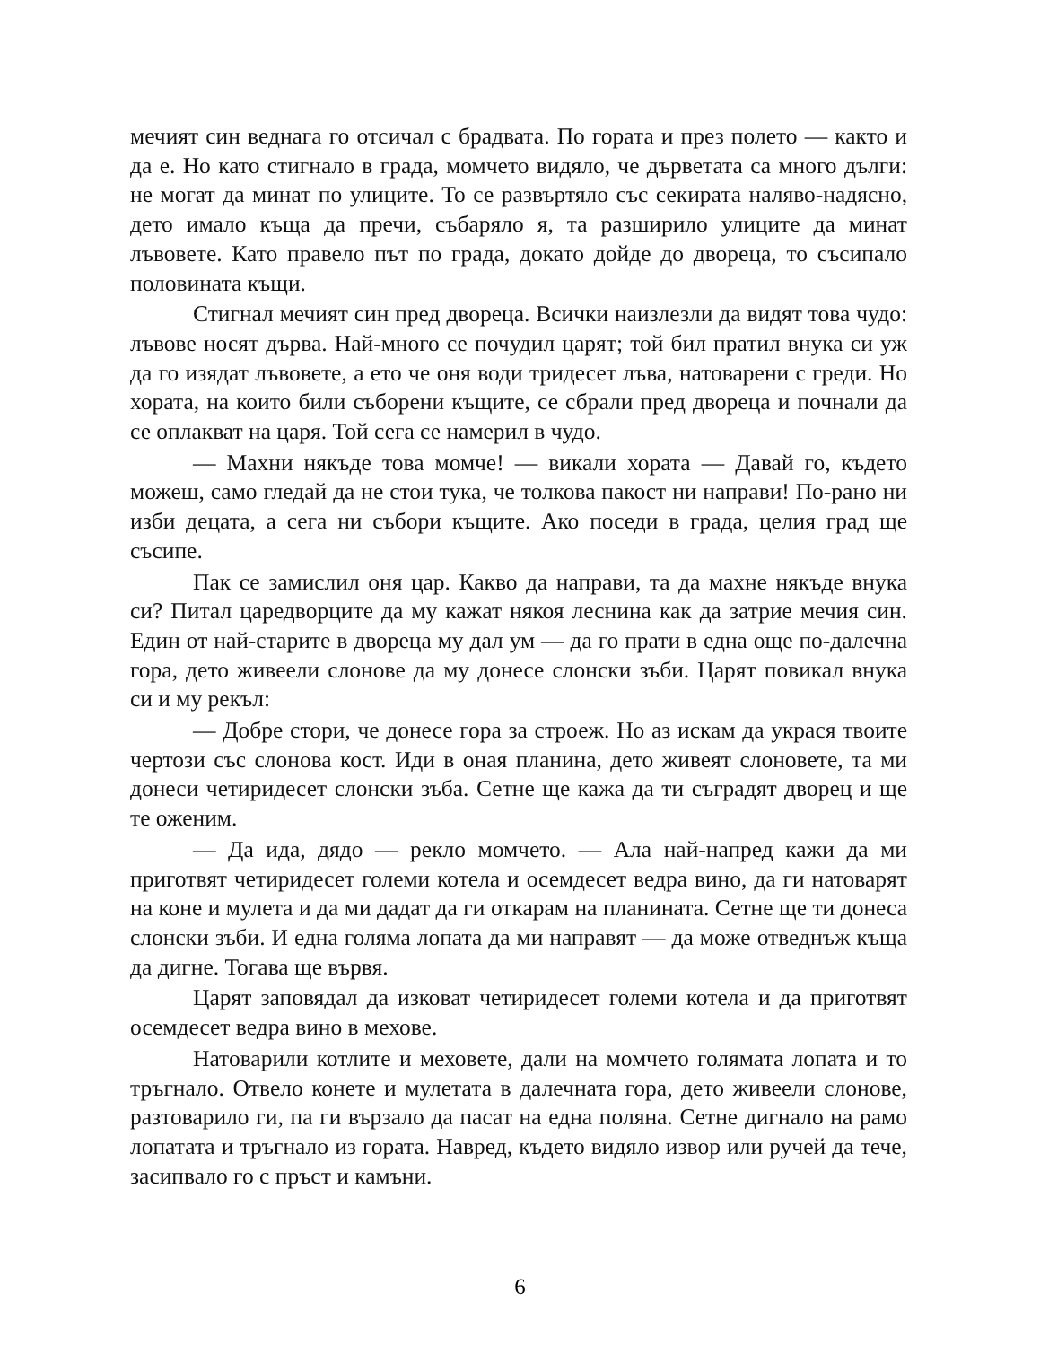мечият син веднага го отсичал с брадвата. По гората и през полето — както и да е. Но като стигнало в града, момчето видяло, че дърветата са много дълги: не могат да минат по улиците. То се развъртяло със секирата наляво-надясно, дето имало къща да пречи, събаряло я, та разширило улиците да минат лъвовете. Като правело път по града, докато дойде до двореца, то съсипало половината къщи.
Стигнал мечият син пред двореца. Всички наизлезли да видят това чудо: лъвове носят дърва. Най-много се почудил царят; той бил пратил внука си уж да го изядат лъвовете, а ето че оня води тридесет лъва, натоварени с греди. Но хората, на които били съборени къщите, се сбрали пред двореца и почнали да се оплакват на царя. Той сега се намерил в чудо.
— Махни някъде това момче! — викали хората — Давай го, където можеш, само гледай да не стои тука, че толкова пакост ни направи! По-рано ни изби децата, а сега ни събори къщите. Ако поседи в града, целия град ще съсипе.
Пак се замислил оня цар. Какво да направи, та да махне някъде внука си? Питал царедворците да му кажат някоя леснина как да затрие мечия син. Един от най-старите в двореца му дал ум — да го прати в една още по-далечна гора, дето живеели слонове да му донесе слонски зъби. Царят повикал внука си и му рекъл:
— Добре стори, че донесе гора за строеж. Но аз искам да украся твоите чертози със слонова кост. Иди в оная планина, дето живеят слоновете, та ми донеси четиридесет слонски зъба. Сетне ще кажа да ти съградят дворец и ще те оженим.
— Да ида, дядо — рекло момчето. — Ала най-напред кажи да ми приготвят четиридесет големи котела и осемдесет ведра вино, да ги натоварят на коне и мулета и да ми дадат да ги откарам на планината. Сетне ще ти донеса слонски зъби. И една голяма лопата да ми направят — да може отведнъж къща да дигне. Тогава ще вървя.
Царят заповядал да изковат четиридесет големи котела и да приготвят осемдесет ведра вино в мехове.
Натоварили котлите и меховете, дали на момчето голямата лопата и то тръгнало. Отвело конете и мулетата в далечната гора, дето живеели слонове, разтоварило ги, па ги вързало да пасат на една поляна. Сетне дигнало на рамо лопатата и тръгнало из гората. Навред, където видяло извор или ручей да тече, засипвало го с пръст и камъни.
6